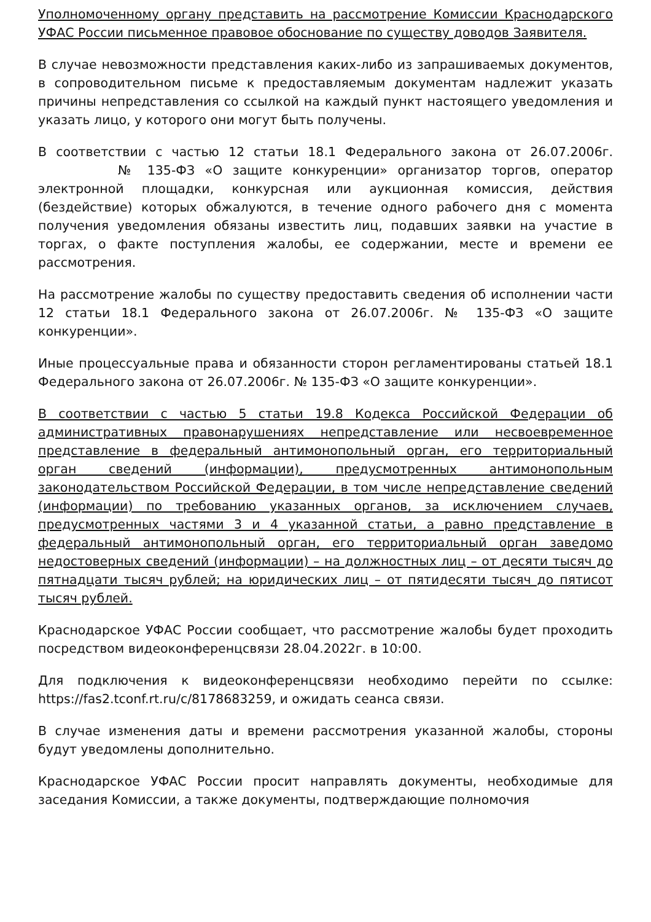Уполномоченному органу представить на рассмотрение Комиссии Краснодарского УФАС России письменное правовое обоснование по существу доводов Заявителя.
В случае невозможности представления каких-либо из запрашиваемых документов, в сопроводительном письме к предоставляемым документам надлежит указать причины непредставления со ссылкой на каждый пункт настоящего уведомления и указать лицо, у которого они могут быть получены.
В соответствии с частью 12 статьи 18.1 Федерального закона от 26.07.2006г. № 135-ФЗ «О защите конкуренции» организатор торгов, оператор электронной площадки, конкурсная или аукционная комиссия, действия (бездействие) которых обжалуются, в течение одного рабочего дня с момента получения уведомления обязаны известить лиц, подавших заявки на участие в торгах, о факте поступления жалобы, ее содержании, месте и времени ее рассмотрения.
На рассмотрение жалобы по существу предоставить сведения об исполнении части 12 статьи 18.1 Федерального закона от 26.07.2006г. № 135-ФЗ «О защите конкуренции».
Иные процессуальные права и обязанности сторон регламентированы статьей 18.1 Федерального закона от 26.07.2006г. № 135-ФЗ «О защите конкуренции».
В соответствии с частью 5 статьи 19.8 Кодекса Российской Федерации об административных правонарушениях непредставление или несвоевременное представление в федеральный антимонопольный орган, его территориальный орган сведений (информации), предусмотренных антимонопольным законодательством Российской Федерации, в том числе непредставление сведений (информации) по требованию указанных органов, за исключением случаев, предусмотренных частями 3 и 4 указанной статьи, а равно представление в федеральный антимонопольный орган, его территориальный орган заведомо недостоверных сведений (информации) – на должностных лиц – от десяти тысяч до пятнадцати тысяч рублей; на юридических лиц – от пятидесяти тысяч до пятисот тысяч рублей.
Краснодарское УФАС России сообщает, что рассмотрение жалобы будет проходить посредством видеоконференцсвязи 28.04.2022г. в 10:00.
Для подключения к видеоконференцсвязи необходимо перейти по ссылке: https://fas2.tconf.rt.ru/c/8178683259, и ожидать сеанса связи.
В случае изменения даты и времени рассмотрения указанной жалобы, стороны будут уведомлены дополнительно.
Краснодарское УФАС России просит направлять документы, необходимые для заседания Комиссии, а также документы, подтверждающие полномочия